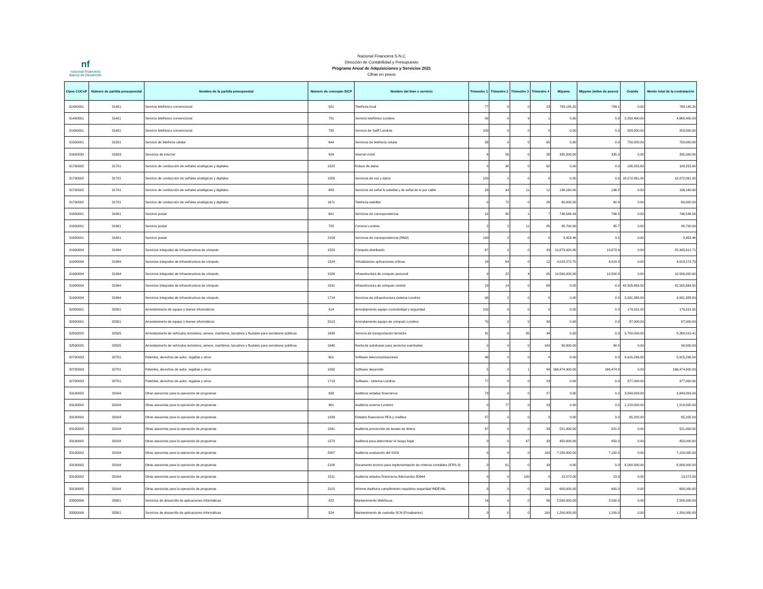nf
nacional financiera
Banca de Desarrollo
Nacional Financiera S.N.C
Dirección de Contabilidad y Presupuesto
Programa Anual de Adquisiciones y Servicios 2021
Cifras en pesos
| Clave CUCoP | Número de partida presupuestal | Nombre de la partida presupuestal | Número de concepto SICP | Nombre del bien o servicio | Trimestre 1 | Trimestre 2 | Trimestre 3 | Trimestre 4 | Mipyme | Mipyme (miles de pesos) | Grande | Monto total de la contratación |
| --- | --- | --- | --- | --- | --- | --- | --- | --- | --- | --- | --- | --- |
| 31400001 | 31401 | Servicio telefónico convencional | 581 | Telefonía local | 77 | 0 | 0 | 23 | 789,145.20 | 789.1 | 0.00 | 789,145.20 |
| 31400001 | 31401 | Servicio telefónico convencional | 731 | Servicio telefónico Londres | 90 | 0 | 9 | 1 | 0.00 | 0.0 | 2,250,400.00 | 4,860,400.00 |
| 31400001 | 31401 | Servicio telefónico convencional | 730 | Servicio de Swift Londres | 100 | 0 | 0 | 0 | 0.00 | 0.0 | 203,000.00 | 203,000.00 |
| 31500001 | 31501 | Servicio de telefonía celular | 644 | Servicios de telefonía celular | 35 | 0 | 0 | 65 | 0.00 | 0.0 | 750,000.00 | 750,000.00 |
| 31600030 | 31603 | Servicios de internet | 584 | Internet móvil | 6 | 56 | 0 | 38 | 335,000.00 | 335.0 | 0.00 | 335,000.00 |
| 31700002 | 31701 | Servicio de conducción de señales analógicas y digitales | 1522 | Enlace de datos | 0 | 38 | 0 | 62 | 0.00 | 0.0 | 188,255.60 | 188,255.60 |
| 31700002 | 31701 | Servicio de conducción de señales analógicas y digitales | 1505 | Servicios de voz y datos | 100 | 0 | 0 | 0 | 0.00 | 0.0 | 18,072,061.00 | 18,072,061.00 |
| 31700002 | 31701 | Servicio de conducción de señales analógicas y digitales | 889 | Servicios de señal tv satelital y de señal de tv por cable | 33 | 44 | 11 | 12 | 196,160.00 | 196.2 | 0.00 | 196,160.00 |
| 31700002 | 31701 | Servicio de conducción de señales analógicas y digitales | 1671 | Telefonía satelital | 0 | 72 | 0 | 28 | 60,000.00 | 60.0 | 0.00 | 60,000.00 |
| 31800001 | 31801 | Servicio postal | 641 | Servicios de correspondencia | 12 | 80 | 1 | 7 | 746,546.54 | 746.5 | 0.00 | 746,546.54 |
| 31800001 | 31801 | Servicio postal | 725 | Correos Londres | 2 | 2 | 11 | 85 | 95,700.00 | 95.7 | 0.00 | 95,700.00 |
| 31800001 | 31801 | Servicio postal | 2109 | Servicios de correspondencia (RND) | 100 | 0 | 0 | 0 | 3,453.46 | 3.5 | 0.00 | 3,453.46 |
| 31900004 | 31904 | Servicios integrales de infraestructura de cómputo | 1523 | Cómputo distribuido | 67 | 0 | 0 | 33 | 10,873,920.80 | 10,873.9 | 0.00 | 25,345,812.71 |
| 31900004 | 31904 | Servicios integrales de infraestructura de cómputo | 1524 | Virtualización aplicaciones criticas | 24 | 64 | 0 | 12 | 4,018,272.70 | 4,018.3 | 0.00 | 4,018,272.70 |
| 31900004 | 31904 | Servicios integrales de infraestructura de cómputo | 1526 | Infraestructura de computo personal | 9 | 22 | 4 | 65 | 10,500,000.00 | 10,500.0 | 0.00 | 10,500,000.00 |
| 31900004 | 31904 | Servicios integrales de infraestructura de cómputo | 1531 | Infraestructura de cómputo central | 18 | 14 | 0 | 68 | 0.00 | 0.0 | 42,505,669.50 | 42,505,669.50 |
| 31900004 | 31904 | Servicios integrales de infraestructura de cómputo | 1714 | Servicios de infraestructura sistema Londres | 98 | 2 | 0 | 0 | 0.00 | 0.0 | 3,931,385.00 | 3,931,385.00 |
| 32300001 | 32301 | Arrendamiento de equipo y bienes informáticos | 514 | Arrendamiento equipo conectividad y seguridad | 100 | 0 | 0 | 0 | 0.00 | 0.0 | 179,531.00 | 179,531.00 |
| 32300001 | 32301 | Arrendamiento de equipo y bienes informáticos | 2013 | Arrendamiento equipo de cómputo Londres | 70 | 0 | 0 | 30 | 0.00 | 0.0 | 87,000.00 | 87,000.00 |
| 32500025 | 32505 | Arrendamiento de vehículos terrestres, aéreos, marítimos, lacustres y fluviales para servidores públicos | 1639 | Servicio de transportación terrestre | 31 | 0 | 35 | 34 | 0.00 | 0.0 | 5,700,000.00 | 8,268,010.41 |
| 32500025 | 32505 | Arrendamiento de vehículos terrestres, aéreos, marítimos, lacustres y fluviales para servidores públicos | 1640 | Renta de autobuses para servicios eventuales | 0 | 0 | 0 | 100 | 90,000.00 | 90.0 | 0.00 | 90,000.00 |
| 32700003 | 32701 | Patentes, derechos de autor, regalías y otros | 601 | Software telecomunicaciones | 96 | 0 | 0 | 4 | 0.00 | 0.0 | 9,915,296.00 | 9,915,296.00 |
| 32700003 | 32701 | Patentes, derechos de autor, regalías y otros | 1092 | Software desarrollo | 5 | 0 | 1 | 94 | 166,474,900.00 | 166,474.9 | 0.00 | 166,474,900.00 |
| 32700003 | 32701 | Patentes, derechos de autor, regalías y otros | 1713 | Software.- sistema Londres | 77 | 0 | 0 | 23 | 0.00 | 0.0 | 377,000.00 | 377,000.00 |
| 33100002 | 33104 | Otras asesorías para la operación de programas | 938 | Auditoría estados financieros | 73 | 0 | 0 | 27 | 0.00 | 0.0 | 3,843,009.00 | 3,843,009.00 |
| 33100002 | 33104 | Otras asesorías para la operación de programas | 961 | Auditoría externa Londres | 0 | 77 | 0 | 23 | 0.00 | 0.0 | 1,218,000.00 | 1,218,000.00 |
| 33100002 | 33104 | Otras asesorías para la operación de programas | 1039 | Estados financieros PEA y créditos | 97 | 0 | 0 | 3 | 0.00 | 0.0 | 65,205.00 | 65,205.00 |
| 33100002 | 33104 | Otras asesorías para la operación de programas | 1541 | Auditoría prevención de lavado de dinero | 67 | 0 | 0 | 33 | 521,000.00 | 521.0 | 0.00 | 521,000.00 |
| 33100002 | 33104 | Otras asesorías para la operación de programas | 1573 | Auditoría para determinar el riesgo legal | 0 | 0 | 67 | 33 | 450,000.00 | 450.0 | 0.00 | 450,000.00 |
| 33100002 | 33104 | Otras asesorías para la operación de programas | 2087 | Auditoría evaluación del SGSI | 0 | 0 | 0 | 100 | 7,150,000.00 | 7,150.0 | 0.00 | 7,150,000.00 |
| 33100002 | 33104 | Otras asesorías para la operación de programas | 2108 | Documento técnico para implementación de criterios contables (IFRS 9) | 0 | 61 | 0 | 39 | 0.00 | 0.0 | 8,000,000.00 | 8,000,000.00 |
| 33100002 | 33104 | Otras asesorías para la operación de programas | 2111 | Auditoria estados financieros fideicomiso 80444 | 0 | 0 | 100 | 0 | 13,272.00 | 13.3 | 0.00 | 13,272.00 |
| 33100002 | 33104 | Otras asesorías para la operación de programas | 2115 | Informe Auditoría cumplimiento requisitos seguridad INDEVAL | 0 | 0 | 0 | 100 | 600,000.00 | 600.0 | 0.00 | 600,000.00 |
| 33300006 | 33301 | Servicios de desarrollo de aplicaciones informáticas | 522 | Mantenimiento Webfocus | 14 | 0 | 0 | 86 | 2,500,000.00 | 2,500.0 | 0.00 | 2,500,000.00 |
| 33300006 | 33301 | Servicios de desarrollo de aplicaciones informáticas | 524 | Mantenimiento de custodia SCN (Finadvance) | 0 | 0 | 0 | 100 | 1,200,000.00 | 1,200.0 | 0.00 | 1,200,000.00 |